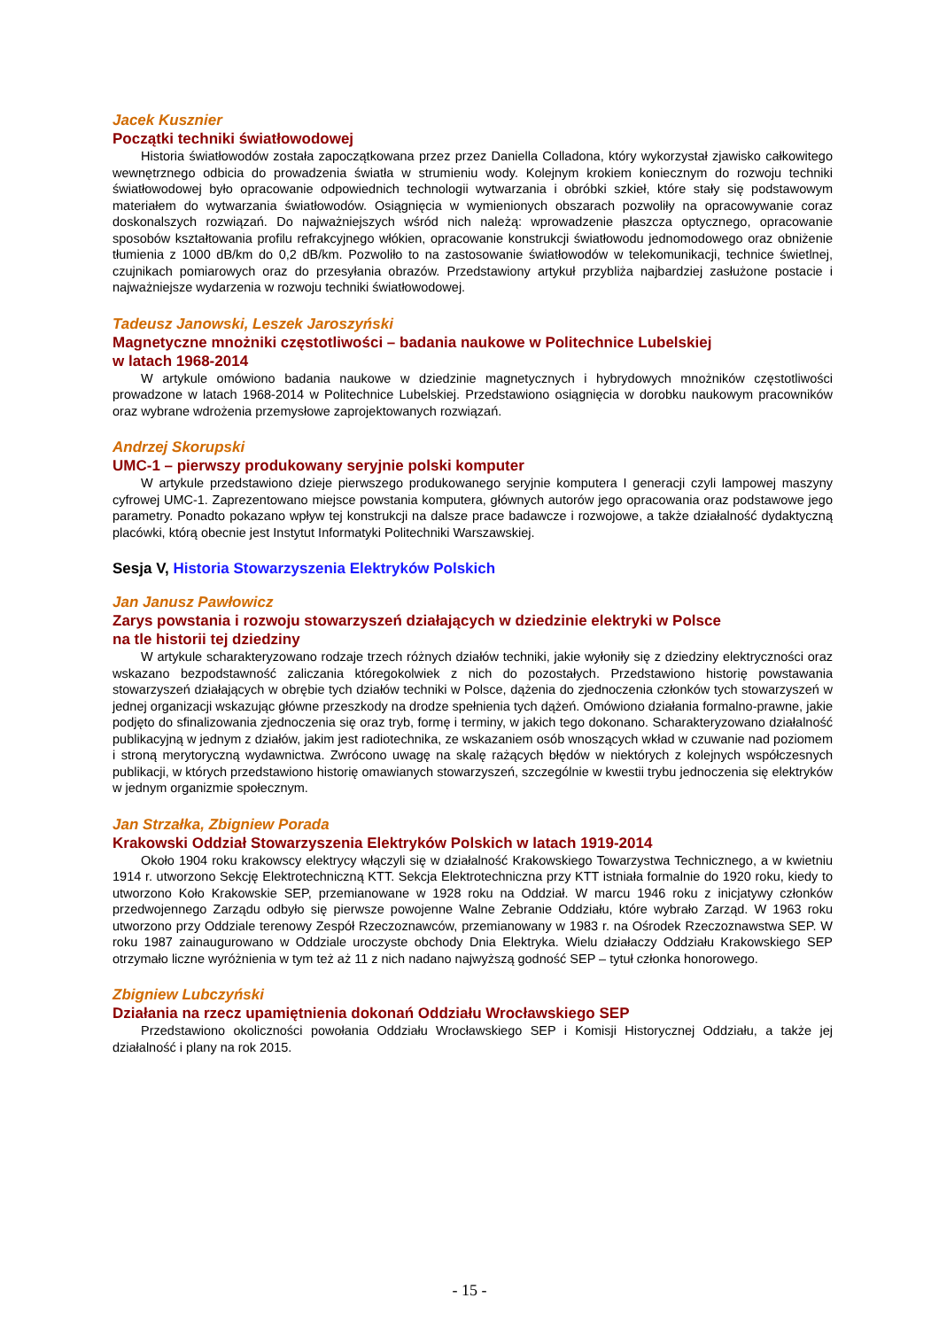Jacek Kusznier
Początki techniki światłowodowej
Historia światłowodów została zapoczątkowana przez przez Daniella Colladona, który wykorzystał zjawisko całkowitego wewnętrznego odbicia do prowadzenia światła w strumieniu wody. Kolejnym krokiem koniecznym do rozwoju techniki światłowodowej było opracowanie odpowiednich technologii wytwarzania i obróbki szkieł, które stały się podstawowym materiałem do wytwarzania światłowodów. Osiągnięcia w wymienionych obszarach pozwoliły na opracowywanie coraz doskonalszych rozwiązań. Do najważniejszych wśród nich należą: wprowadzenie płaszcza optycznego, opracowanie sposobów kształtowania profilu refrakcyjnego włókien, opracowanie konstrukcji światłowodu jednomodowego oraz obniżenie tłumienia z 1000 dB/km do 0,2 dB/km. Pozwoliło to na zastosowanie światłowodów w telekomunikacji, technice świetlnej, czujnikach pomiarowych oraz do przesyłania obrazów. Przedstawiony artykuł przybliża najbardziej zasłużone postacie i najważniejsze wydarzenia w rozwoju techniki światłowodowej.
Tadeusz Janowski, Leszek Jaroszyński
Magnetyczne mnożniki częstotliwości – badania naukowe w Politechnice Lubelskiej
w latach 1968-2014
W artykule omówiono badania naukowe w dziedzinie magnetycznych i hybrydowych mnożników częstotliwości prowadzone w latach 1968-2014 w Politechnice Lubelskiej. Przedstawiono osiągnięcia w dorobku naukowym pracowników oraz wybrane wdrożenia przemysłowe zaprojektowanych rozwiązań.
Andrzej Skorupski
UMC-1 – pierwszy produkowany seryjnie polski komputer
W artykule przedstawiono dzieje pierwszego produkowanego seryjnie komputera I generacji czyli lampowej maszyny cyfrowej UMC-1. Zaprezentowano miejsce powstania komputera, głównych autorów jego opracowania oraz podstawowe jego parametry. Ponadto pokazano wpływ tej konstrukcji na dalsze prace badawcze i rozwojowe, a także działalność dydaktyczną placówki, którą obecnie jest Instytut Informatyki Politechniki Warszawskiej.
Sesja V, Historia Stowarzyszenia Elektryków Polskich
Jan Janusz Pawłowicz
Zarys powstania i rozwoju stowarzyszeń działających w dziedzinie elektryki w Polsce
na tle historii tej dziedziny
W artykule scharakteryzowano rodzaje trzech różnych działów techniki, jakie wyłoniły się z dziedziny elektryczności oraz wskazano bezpodstawność zaliczania któregokolwiek z nich do pozostałych. Przedstawiono historię powstawania stowarzyszeń działających w obrębie tych działów techniki w Polsce, dążenia do zjednoczenia członków tych stowarzyszeń w jednej organizacji wskazując główne przeszkody na drodze spełnienia tych dążeń. Omówiono działania formalno-prawne, jakie podjęto do sfinalizowania zjednoczenia się oraz tryb, formę i terminy, w jakich tego dokonano. Scharakteryzowano działalność publikacyjną w jednym z działów, jakim jest radiotechnika, ze wskazaniem osób wnoszących wkład w czuwanie nad poziomem i stroną merytoryczną wydawnictwa. Zwrócono uwagę na skalę rażących błędów w niektórych z kolejnych współczesnych publikacji, w których przedstawiono historię omawianych stowarzyszeń, szczególnie w kwestii trybu jednoczenia się elektryków w jednym organizmie społecznym.
Jan Strzałka, Zbigniew Porada
Krakowski Oddział Stowarzyszenia Elektryków Polskich w latach 1919-2014
Około 1904 roku krakowscy elektrycy włączyli się w działalność Krakowskiego Towarzystwa Technicznego, a w kwietniu 1914 r. utworzono Sekcję Elektrotechniczną KTT. Sekcja Elektrotechniczna przy KTT istniała formalnie do 1920 roku, kiedy to utworzono Koło Krakowskie SEP, przemianowane w 1928 roku na Oddział. W marcu 1946 roku z inicjatywy członków przedwojennego Zarządu odbyło się pierwsze powojenne Walne Zebranie Oddziału, które wybrało Zarząd. W 1963 roku utworzono przy Oddziale terenowy Zespół Rzeczoznawców, przemianowany w 1983 r. na Ośrodek Rzeczoznawstwa SEP. W roku 1987 zainaugurowano w Oddziale uroczyste obchody Dnia Elektryka. Wielu działaczy Oddziału Krakowskiego SEP otrzymało liczne wyróżnienia w tym też aż 11 z nich nadano najwyższą godność SEP – tytuł członka honorowego.
Zbigniew Lubczyński
Działania na rzecz upamiętnienia dokonań Oddziału Wrocławskiego SEP
Przedstawiono okoliczności powołania Oddziału Wrocławskiego SEP i Komisji Historycznej Oddziału, a także jej działalność i plany na rok 2015.
- 15 -